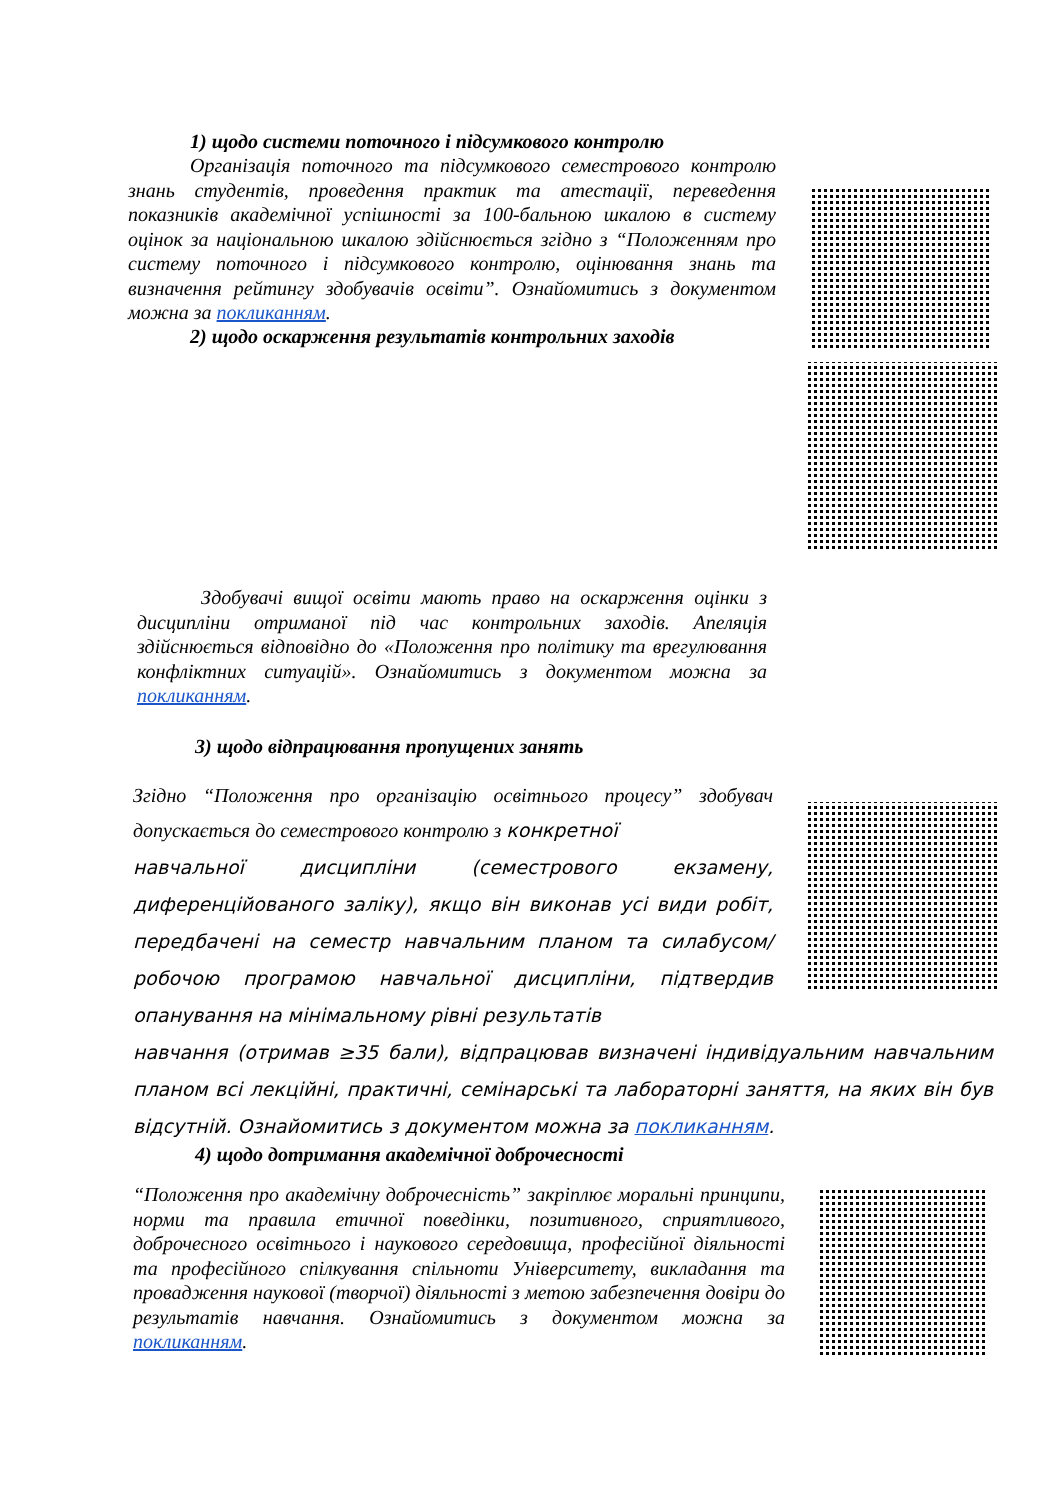1) щодо системи поточного і підсумкового контролю
Організація поточного та підсумкового семестрового контролю знань студентів, проведення практик та атестації, переведення показників академічної успішності за 100-бальною шкалою в систему оцінок за національною шкалою здійснюється згідно з “Положенням про систему поточного і підсумкового контролю, оцінювання знань та визначення рейтингу здобувачів освіти”. Ознайомитись з документом можна за покликанням.
2) щодо оскарження результатів контрольних заходів
Здобувачі вищої освіти мають право на оскарження оцінки з дисципліни отриманої під час контрольних заходів. Апеляція здійснюється відповідно до «Положення про політику та врегулювання конфліктних ситуацій». Ознайомитись з документом можна за покликанням.
3) щодо відпрацювання пропущених занять
Згідно “Положення про організацію освітнього процесу” здобувач допускається до семестрового контролю з конкретної
навчальної дисципліни (семестрового екзамену, диференційованого заліку), якщо він виконав усі види робіт, передбачені на семестр навчальним планом та силабусом/робочою програмою навчальної дисципліни, підтвердив опанування на мінімальному рівні результатів
навчання (отримав ≥35 бали), відпрацював визначені індивідуальним навчальним планом всі лекційні, практичні, семінарські та лабораторні заняття, на яких він був відсутній. Ознайомитись з документом можна за покликанням.
4) щодо дотримання академічної доброчесності
“Положення про академічну доброчесність” закріплює моральні принципи, норми та правила етичної поведінки, позитивного, сприятливого, доброчесного освітнього і наукового середовища, професійної діяльності та професійного спілкування спільноти Університету, викладання та провадження наукової (творчої) діяльності з метою забезпечення довіри до результатів навчання. Ознайомитись з документом можна за покликанням.